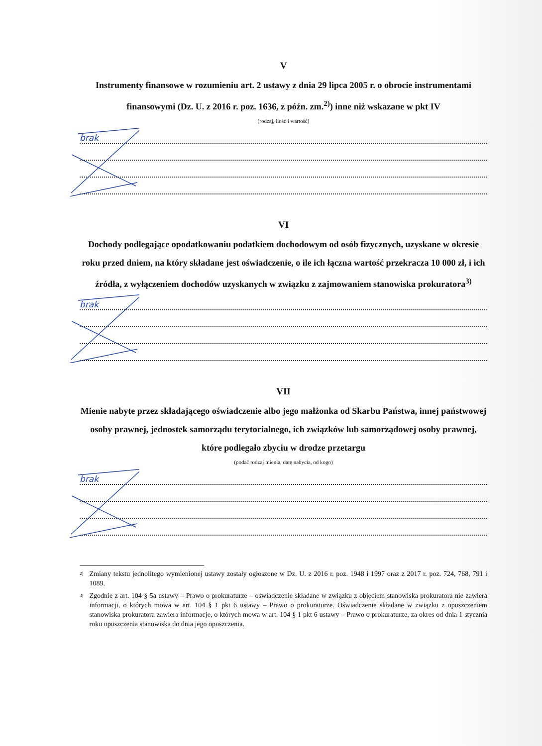V
Instrumenty finansowe w rozumieniu art. 2 ustawy z dnia 29 lipca 2005 r. o obrocie instrumentami finansowymi (Dz. U. z 2016 r. poz. 1636, z późn. zm.<sup>2)</sup>) inne niż wskazane w pkt IV
(rodzaj, ilość i wartość)
brak
VI
Dochody podlegające opodatkowaniu podatkiem dochodowym od osób fizycznych, uzyskane w okresie roku przed dniem, na który składane jest oświadczenie, o ile ich łączna wartość przekracza 10 000 zł, i ich źródła, z wyłączeniem dochodów uzyskanych w związku z zajmowaniem stanowiska prokuratora<sup>3)</sup>
brak
VII
Mienie nabyte przez składającego oświadczenie albo jego małżonka od Skarbu Państwa, innej państwowej osoby prawnej, jednostek samorządu terytorialnego, ich związków lub samorządowej osoby prawnej, które podlegało zbyciu w drodze przetargu
(podać rodzaj mienia, datę nabycia, od kogo)
brak
<sup>2)</sup> Zmiany tekstu jednolitego wymienionej ustawy zostały ogłoszone w Dz. U. z 2016 r. poz. 1948 i 1997 oraz z 2017 r. poz. 724, 768, 791 i 1089.
<sup>3)</sup> Zgodnie z art. 104 § 5a ustawy – Prawo o prokuraturze – oświadczenie składane w związku z objęciem stanowiska prokuratora nie zawiera informacji, o których mowa w art. 104 § 1 pkt 6 ustawy – Prawo o prokuraturze. Oświadczenie składane w związku z opuszczeniem stanowiska prokuratora zawiera informacje, o których mowa w art. 104 § 1 pkt 6 ustawy – Prawo o prokuraturze, za okres od dnia 1 stycznia roku opuszczenia stanowiska do dnia jego opuszczenia.